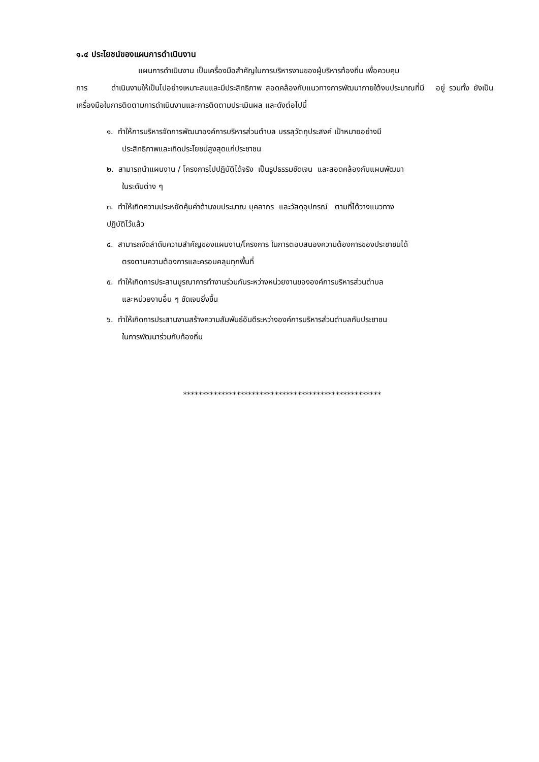๑.๔ ประโยชน์ของแผนการดำเนินงาน
แผนการดำเนินงาน เป็นเครื่องมือสำคัญในการบริหารงานของผู้บริหารท้องถิ่น เพื่อควบคุม
การ ดำเนินงานให้เป็นไปอย่างเหมาะสมและมีประสิทธิภาพ สอดคล้องกับแนวทางการพัฒนาภายใต้งบประมาณที่มี อยู่ รวมทั้ง ยังเป็นเครื่องมือในการติดตามการดำเนินงานและการติดตามประเมินผล และดังต่อไปนี้
๑. ทำให้การบริหารจัดการพัฒนาองค์การบริหารส่วนตำบล บรรลุวัตถุประสงค์ เป้าหมายอย่างมี
ประสิทธิภาพและเกิดประโยชน์สูงสุดแก่ประชาชน
๒. สามารถนำแผนงาน / โครงการไปปฏิบัติได้จริง เป็นรูปธรรมชัดเจน และสอดคล้องกับแผนพัฒนา
ในระดับต่าง ๆ
๓. ทำให้เกิดความประหยัดคุ้มค่าด้านงบประมาณ บุคลากร และวัสดุอุปกรณ์ ตามที่ได้วางแนวทาง
ปฏิบัติไว้แล้ว
๔. สามารถจัดลำดับความสำคัญของแผนงาน/โครงการ ในการตอบสนองความต้องการของประชาชนได้
ตรงตามความต้องการและครอบคลุมทุกพื้นที่
๕. ทำให้เกิดการประสานบูรณาการทำงานร่วมกันระหว่างหน่วยงานขององค์การบริหารส่วนตำบล
และหน่วยงานอื่น ๆ ชัดเจนยิ่งขึ้น
๖. ทำให้เกิดการประสานงานสร้างความสัมพันธ์อันดีระหว่างองค์การบริหารส่วนตำบลกับประชาชน
ในการพัฒนาร่วมกับท้องถิ่น
****************************************************